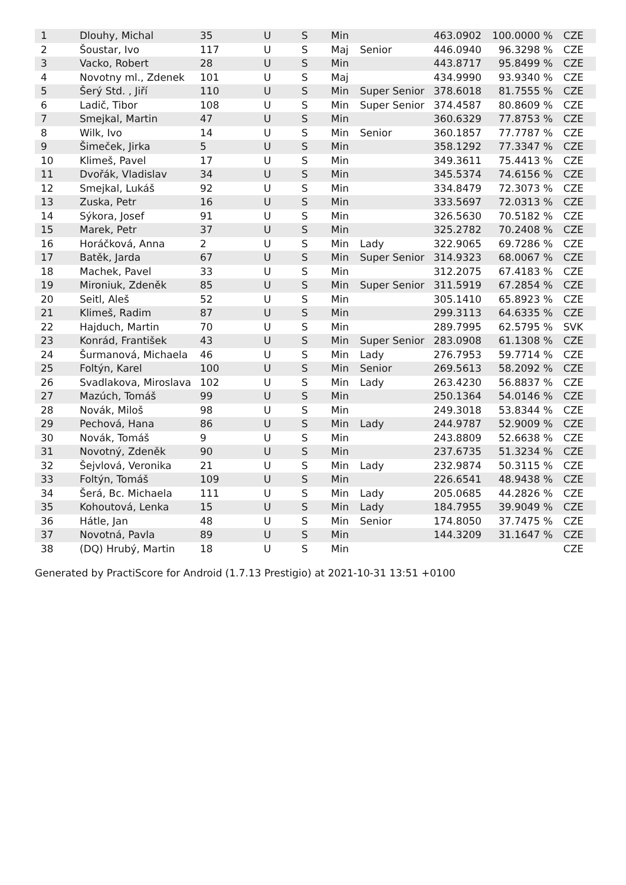| 1 | Dlouhy, Michal | 35 | U | S | Min | | 463.0902 | 100.0000 % | CZE |
| 2 | Šoustar, Ivo | 117 | U | S | Maj | Senior | 446.0940 | 96.3298 % | CZE |
| 3 | Vacko, Robert | 28 | U | S | Min | | 443.8717 | 95.8499 % | CZE |
| 4 | Novotny ml., Zdenek | 101 | U | S | Maj | | 434.9990 | 93.9340 % | CZE |
| 5 | Šerý Std. , Jiří | 110 | U | S | Min | Super Senior | 378.6018 | 81.7555 % | CZE |
| 6 | Ladič, Tibor | 108 | U | S | Min | Super Senior | 374.4587 | 80.8609 % | CZE |
| 7 | Smejkal, Martin | 47 | U | S | Min | | 360.6329 | 77.8753 % | CZE |
| 8 | Wilk, Ivo | 14 | U | S | Min | Senior | 360.1857 | 77.7787 % | CZE |
| 9 | Šimeček, Jirka | 5 | U | S | Min | | 358.1292 | 77.3347 % | CZE |
| 10 | Klimeš, Pavel | 17 | U | S | Min | | 349.3611 | 75.4413 % | CZE |
| 11 | Dvořák, Vladislav | 34 | U | S | Min | | 345.5374 | 74.6156 % | CZE |
| 12 | Smejkal, Lukáš | 92 | U | S | Min | | 334.8479 | 72.3073 % | CZE |
| 13 | Zuska, Petr | 16 | U | S | Min | | 333.5697 | 72.0313 % | CZE |
| 14 | Sýkora, Josef | 91 | U | S | Min | | 326.5630 | 70.5182 % | CZE |
| 15 | Marek, Petr | 37 | U | S | Min | | 325.2782 | 70.2408 % | CZE |
| 16 | Horáčková, Anna | 2 | U | S | Min | Lady | 322.9065 | 69.7286 % | CZE |
| 17 | Batěk, Jarda | 67 | U | S | Min | Super Senior | 314.9323 | 68.0067 % | CZE |
| 18 | Machek, Pavel | 33 | U | S | Min | | 312.2075 | 67.4183 % | CZE |
| 19 | Mironiuk, Zdeněk | 85 | U | S | Min | Super Senior | 311.5919 | 67.2854 % | CZE |
| 20 | Seitl, Aleš | 52 | U | S | Min | | 305.1410 | 65.8923 % | CZE |
| 21 | Klimeš, Radim | 87 | U | S | Min | | 299.3113 | 64.6335 % | CZE |
| 22 | Hajduch, Martin | 70 | U | S | Min | | 289.7995 | 62.5795 % | SVK |
| 23 | Konrád, František | 43 | U | S | Min | Super Senior | 283.0908 | 61.1308 % | CZE |
| 24 | Šurmanová, Michaela | 46 | U | S | Min | Lady | 276.7953 | 59.7714 % | CZE |
| 25 | Foltýn, Karel | 100 | U | S | Min | Senior | 269.5613 | 58.2092 % | CZE |
| 26 | Svadlakova, Miroslava | 102 | U | S | Min | Lady | 263.4230 | 56.8837 % | CZE |
| 27 | Mazúch, Tomáš | 99 | U | S | Min | | 250.1364 | 54.0146 % | CZE |
| 28 | Novák, Miloš | 98 | U | S | Min | | 249.3018 | 53.8344 % | CZE |
| 29 | Pechová, Hana | 86 | U | S | Min | Lady | 244.9787 | 52.9009 % | CZE |
| 30 | Novák, Tomáš | 9 | U | S | Min | | 243.8809 | 52.6638 % | CZE |
| 31 | Novotný, Zdeněk | 90 | U | S | Min | | 237.6735 | 51.3234 % | CZE |
| 32 | Šejvlová, Veronika | 21 | U | S | Min | Lady | 232.9874 | 50.3115 % | CZE |
| 33 | Foltýn, Tomáš | 109 | U | S | Min | | 226.6541 | 48.9438 % | CZE |
| 34 | Šerá, Bc. Michaela | 111 | U | S | Min | Lady | 205.0685 | 44.2826 % | CZE |
| 35 | Kohoutová, Lenka | 15 | U | S | Min | Lady | 184.7955 | 39.9049 % | CZE |
| 36 | Hátle, Jan | 48 | U | S | Min | Senior | 174.8050 | 37.7475 % | CZE |
| 37 | Novotná, Pavla | 89 | U | S | Min | | 144.3209 | 31.1647 % | CZE |
| 38 | (DQ) Hrubý, Martin | 18 | U | S | Min | | | | CZE |
Generated by PractiScore for Android (1.7.13 Prestigio) at 2021-10-31 13:51 +0100